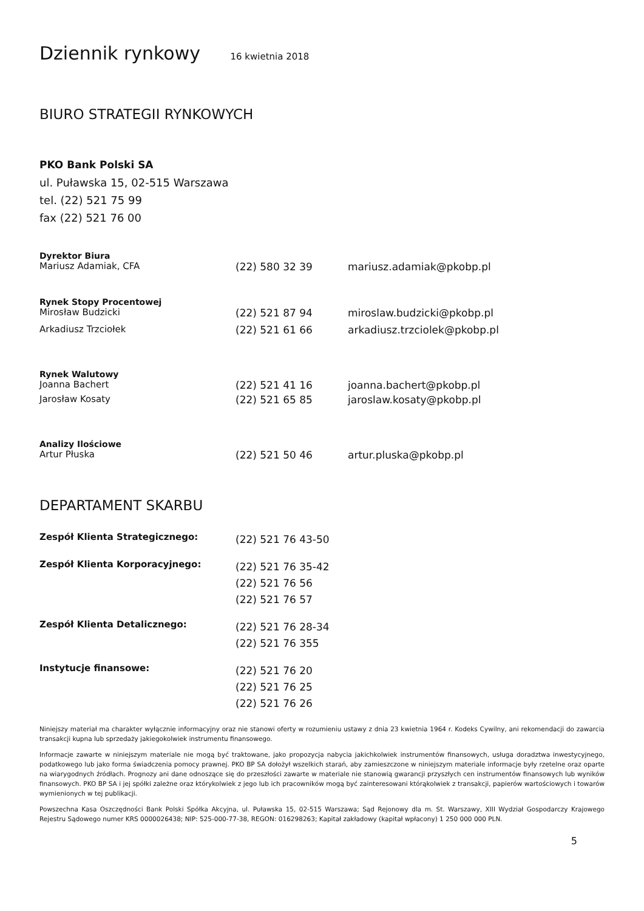Dziennik rynkowy 16 kwietnia 2018
BIURO STRATEGII RYNKOWYCH
PKO Bank Polski SA
ul. Puławska 15, 02-515 Warszawa
tel. (22) 521 75 99
fax (22) 521 76 00
Dyrektor Biura
Mariusz Adamiak, CFA (22) 580 32 39 mariusz.adamiak@pkobp.pl
Rynek Stopy Procentowej
Mirosław Budzicki (22) 521 87 94 miroslaw.budzicki@pkobp.pl
Arkadiusz Trzciołek (22) 521 61 66 arkadiusz.trzciolek@pkobp.pl
Rynek Walutowy
Joanna Bachert (22) 521 41 16 joanna.bachert@pkobp.pl
Jarosław Kosaty (22) 521 65 85 jaroslaw.kosaty@pkobp.pl
Analizy Ilościowe
Artur Płuska (22) 521 50 46 artur.pluska@pkobp.pl
DEPARTAMENT SKARBU
Zespół Klienta Strategicznego:
(22) 521 76 43-50
Zespół Klienta Korporacyjnego:
(22) 521 76 35-42
(22) 521 76 56
(22) 521 76 57
Zespół Klienta Detalicznego:
(22) 521 76 28-34
(22) 521 76 355
Instytucje finansowe:
(22) 521 76 20
(22) 521 76 25
(22) 521 76 26
Niniejszy materiał ma charakter wyłącznie informacyjny oraz nie stanowi oferty w rozumieniu ustawy z dnia 23 kwietnia 1964 r. Kodeks Cywilny, ani rekomendacji do zawarcia transakcji kupna lub sprzedaży jakiegokolwiek instrumentu finansowego.
Informacje zawarte w niniejszym materiale nie mogą być traktowane, jako propozycja nabycia jakichkolwiek instrumentów finansowych, usługa doradztwa inwestycyjnego, podatkowego lub jako forma świadczenia pomocy prawnej. PKO BP SA dołożył wszelkich starań, aby zamieszczone w niniejszym materiale informacje były rzetelne oraz oparte na wiarygodnych źródłach. Prognozy ani dane odnoszące się do przeszłości zawarte w materiale nie stanowią gwarancji przyszłych cen instrumentów finansowych lub wyników finansowych. PKO BP SA i jej spółki zależne oraz którykolwiek z jego lub ich pracowników mogą być zainteresowani którąkolwiek z transakcji, papierów wartościowych i towarów wymienionych w tej publikacji.
Powszechna Kasa Oszczędności Bank Polski Spółka Akcyjna, ul. Puławska 15, 02-515 Warszawa; Sąd Rejonowy dla m. St. Warszawy, XIII Wydział Gospodarczy Krajowego Rejestru Sądowego numer KRS 0000026438; NIP: 525-000-77-38, REGON: 016298263; Kapitał zakładowy (kapitał wpłacony) 1 250 000 000 PLN.
5